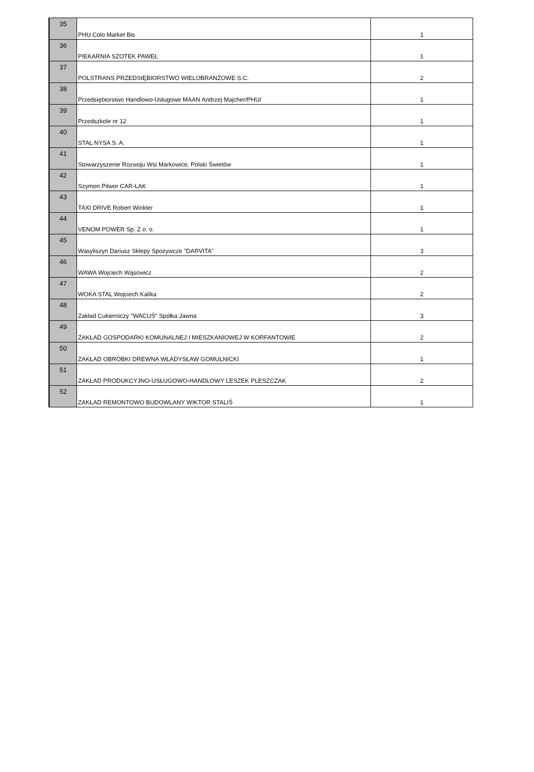| 35 | PHU Colo Market Bis | 1 |
| 36 | PIEKARNIA SZOTEK PAWEŁ | 1 |
| 37 | POLSTRANS PRZEDSIĘBIORSTWO WIELOBRANŻOWE S.C. | 2 |
| 38 | Przedsiębiorstwo Handlowo-Usługowe MAAN Andrzej Majcher/PHU/ | 1 |
| 39 | Przedszkole nr 12 | 1 |
| 40 | STAL NYSA S. A. | 1 |
| 41 | Stowarzyszenie Rozwoju Wsi Markowice, Polski Świetów | 1 |
| 42 | Szymon Pitwor CAR-LAK | 1 |
| 43 | TAXI DRIVE Robert Winkler | 1 |
| 44 | VENOM POWER Sp. Z o. o. | 1 |
| 45 | Wasyliszyn Dariusz Sklepy Spożywcze "DARVITA" | 3 |
| 46 | WAWA Wojciech Wąsowicz | 2 |
| 47 | WOKA STAL Wojciech Kalika | 2 |
| 48 | Zakład Cukierniczy "WACUŚ" Spółka Jawna | 3 |
| 49 | ZAKŁAD GOSPODARKI KOMUNALNEJ I MIESZKANIOWEJ W KORFANTOWIE | 2 |
| 50 | ZAKŁAD OBRÓBKI DREWNA WŁADYSŁAW GOMULNICKI | 1 |
| 51 | ZAKŁAD PRODUKCYJNO-USŁUGOWO-HANDLOWY LESZEK PLESZCZAK | 2 |
| 52 | ZAKŁAD REMONTOWO BUDOWLANY WIKTOR STALIŚ | 1 |